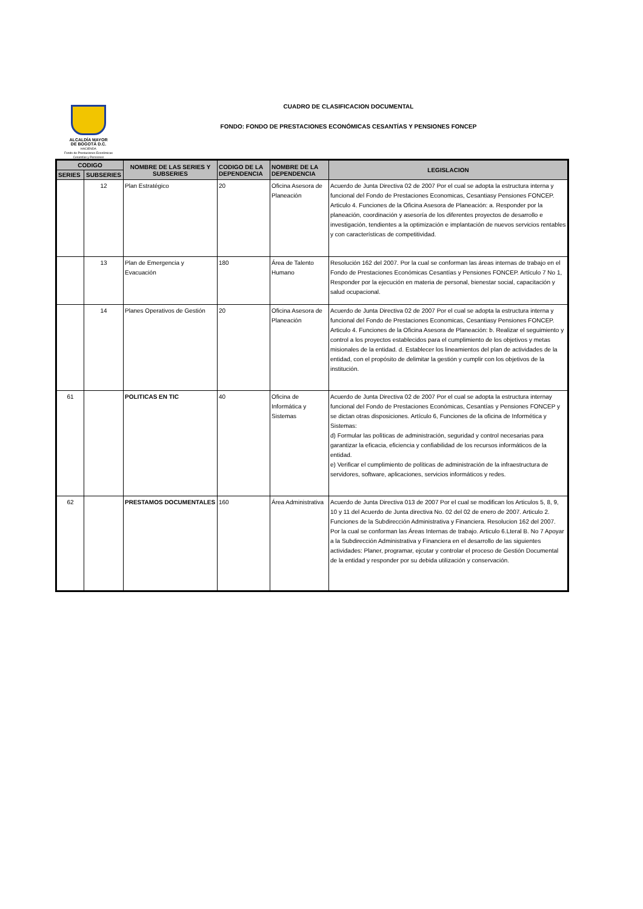ALCALDÍA MAYOR
DE BOGOTÁ D.C.
HACIENDA
Fondo de Prestaciones Económicas Cesantías y Pensiones
CUADRO DE CLASIFICACION DOCUMENTAL
FONDO: FONDO DE PRESTACIONES ECONÓMICAS CESANTÍAS Y PENSIONES FONCEP
| CODIGO | | NOMBRE DE LAS SERIES Y SUBSERIES | CODIGO DE LA DEPENDENCIA | NOMBRE DE LA DEPENDENCIA | LEGISLACION |
| --- | --- | --- | --- | --- | --- |
| SERIES | SUBSERIES | | | | |
| | 12 | Plan Estratégico | 20 | Oficina Asesora de Planeación | Acuerdo de Junta Directiva 02 de 2007 Por el cual se adopta la estructura interna y funcional del Fondo de Prestaciones Economicas, Cesantiasy Pensiones FONCEP. Articulo 4. Funciones de la Oficina Asesora de Planeación: a. Responder por la planeación, coordinación y asesoría de los diferentes proyectos de desarrollo e investigación, tendientes a la optimización e implantación de nuevos servicios rentables y con características de competitividad. |
| | 13 | Plan de Emergencia y Evacuación | 180 | Área de Talento Humano | Resolución 162 del 2007. Por la cual se conforman las áreas internas de trabajo en el Fondo de Prestaciones Económicas Cesantías y Pensiones FONCEP. Artículo 7 No 1, Responder por la ejecución en materia de personal, bienestar social, capacitación y salud ocupacional. |
| | 14 | Planes Operativos de Gestión | 20 | Oficina Asesora de Planeación | Acuerdo de Junta Directiva 02 de 2007 Por el cual se adopta la estructura interna y funcional del Fondo de Prestaciones Economicas, Cesantiasy Pensiones FONCEP. Articulo 4. Funciones de la Oficina Asesora de Planeación: b. Realizar el seguimiento y control a los proyectos establecidos para el cumplimiento de los objetivos y metas misionales de la entidad. d. Establecer los lineamientos del plan de actividades de la entidad, con el propósito de delimitar la gestión y cumplir con los objetivos de la institución. |
| 61 | | POLITICAS EN TIC | 40 | Oficina de Informática y Sistemas | Acuerdo de Junta Directiva 02 de 2007 Por el cual se adopta la estructura internay funcional del Fondo de Prestaciones Económicas, Cesantías y Pensiones FONCEP y se dictan otras disposiciones. Artículo 6, Funciones de la oficina de Informética y Sistemas: d) Formular las polìticas de administración, seguridad y control necesarias para garantizar la eficacia, eficiencia y confiabilidad de los recursos informáticos de la entidad. e) Verificar el cumplimiento de políticas de administración de la infraestructura de servidores, software, aplicaciones, servicios informáticos y redes. |
| 62 | | PRESTAMOS DOCUMENTALES | 160 | Área Administrativa | Acuerdo de Junta Directiva 013 de 2007 Por el cual se modifican los Articulos 5, 8, 9, 10 y 11 del Acuerdo de Junta directiva No. 02 del 02 de enero de 2007. Articulo 2. Funciones de la Subdirección Administrativa y Financiera. Resolucion 162 del 2007. Por la cual se conforman las Áreas Internas de trabajo. Articulo 6.Lteral B. No 7 Apoyar a la Subdirección Administrativa y Financiera en el desarrollo de las siguientes actividades: Planer, programar, ejcutar y controlar el proceso de Gestión Documental de la entidad y responder por su debida utilización y conservación. |